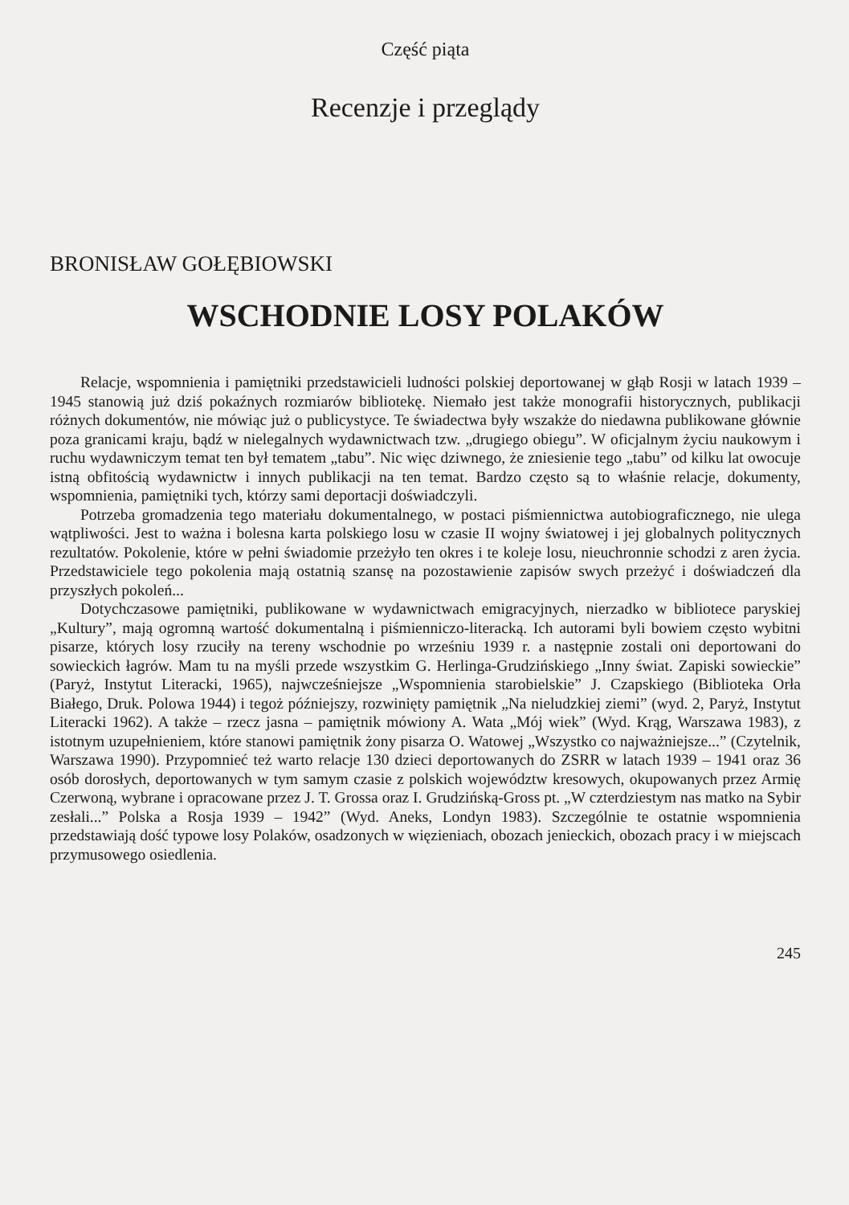Część piąta
Recenzje i przeglądy
BRONISŁAW GOŁĘBIOWSKI
WSCHODNIE LOSY POLAKÓW
Relacje, wspomnienia i pamiętniki przedstawicieli ludności polskiej deportowanej w głąb Rosji w latach 1939 – 1945 stanowią już dziś pokaźnych rozmiarów bibliotekę. Niemało jest także monografii historycznych, publikacji różnych dokumentów, nie mówiąc już o publicystyce. Te świadectwa były wszakże do niedawna publikowane głównie poza granicami kraju, bądź w nielegalnych wydawnictwach tzw. „drugiego obiegu”. W oficjalnym życiu naukowym i ruchu wydawniczym temat ten był tematem „tabu”. Nic więc dziwnego, że zniesienie tego „tabu” od kilku lat owocuje istną obfitością wydawnictw i innych publikacji na ten temat. Bardzo często są to właśnie relacje, dokumenty, wspomnienia, pamiętniki tych, którzy sami deportacji doświadczyli.
Potrzeba gromadzenia tego materiału dokumentalnego, w postaci piśmiennictwa autobiograficznego, nie ulega wątpliwości. Jest to ważna i bolesna karta polskiego losu w czasie II wojny światowej i jej globalnych politycznych rezultatów. Pokolenie, które w pełni świadomie przeżyło ten okres i te koleje losu, nieuchronnie schodzi z aren życia. Przedstawiciele tego pokolenia mają ostatnią szansę na pozostawienie zapisów swych przeżyć i doświadczeń dla przyszłych pokoleń...
Dotychczasowe pamiętniki, publikowane w wydawnictwach emigracyjnych, nierzadko w bibliotece paryskiej „Kultury”, mają ogromną wartość dokumentalną i piśmienniczo-literacką. Ich autorami byli bowiem często wybitni pisarze, których losy rzuciły na tereny wschodnie po wrześniu 1939 r. a następnie zostali oni deportowani do sowieckich łagrów. Mam tu na myśli przede wszystkim G. Herlinga-Grudzińskiego „Inny świat. Zapiski sowieckie” (Paryż, Instytut Literacki, 1965), najwcześniejsze „Wspomnienia starobielskie” J. Czapskiego (Biblioteka Orła Białego, Druk. Polowa 1944) i tegoż późniejszy, rozwinięty pamiętnik „Na nieludzkiej ziemi” (wyd. 2, Paryż, Instytut Literacki 1962). A także – rzecz jasna – pamiętnik mówiony A. Wata „Mój wiek” (Wyd. Krąg, Warszawa 1983), z istotnym uzupełnieniem, które stanowi pamiętnik żony pisarza O. Watowej „Wszystko co najważniejsze...” (Czytelnik, Warszawa 1990). Przypomnieć też warto relacje 130 dzieci deportowanych do ZSRR w latach 1939 – 1941 oraz 36 osób dorosłych, deportowanych w tym samym czasie z polskich województw kresowych, okupowanych przez Armię Czerwoną, wybrane i opracowane przez J. T. Grossa oraz I. Grudzińską-Gross pt. „W czterdziestym nas matko na Sybir zesłali...” Polska a Rosja 1939 – 1942” (Wyd. Aneks, Londyn 1983). Szczególnie te ostatnie wspomnienia przedstawiają dość typowe losy Polaków, osadzonych w więzieniach, obozach jenieckich, obozach pracy i w miejscach przymusowego osiedlenia.
245